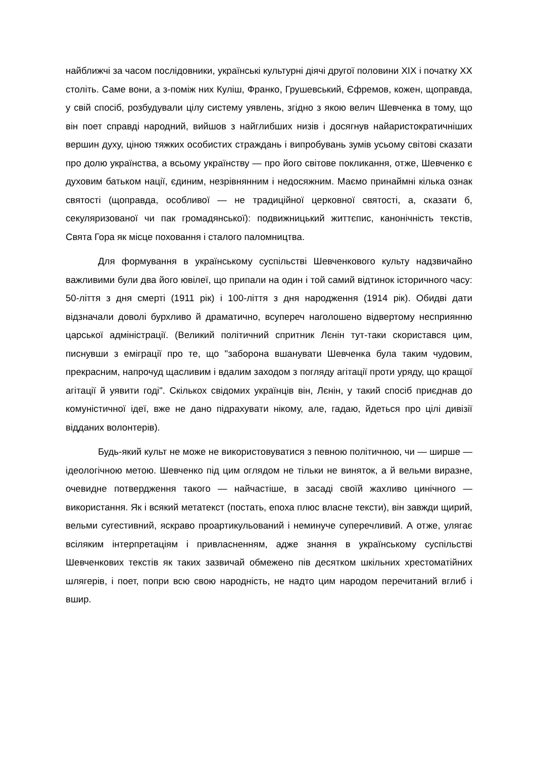найближчі за часом послідовники, українські культурні діячі другої половини XIX і початку XX століть. Саме вони, а з-поміж них Куліш, Франко, Грушевський, Єфремов, кожен, щоправда, у свій спосіб, розбудували цілу систему уявлень, згідно з якою велич Шевченка в тому, що він поет справді народний, вийшов з найглибших низів і досягнув найаристократичніших вершин духу, ціною тяжких особистих страждань і випробувань зумів усьому світові сказати про долю українства, а всьому українству — про його світове покликання, отже, Шевченко є духовим батьком нації, єдиним, незрівнянним і недосяжним. Маємо принаймні кілька ознак святості (щоправда, особливої — не традиційної церковної святості, а, сказати б, секуляризованої чи пак громадянської): подвижницький життєпис, канонічність текстів, Свята Гора як місце поховання і сталого паломництва.
Для формування в українському суспільстві Шевченкового культу надзвичайно важливими були два його ювілеї, що припали на один і той самий відтинок історичного часу: 50-ліття з дня смерті (1911 рік) і 100-ліття з дня народження (1914 рік). Обидві дати відзначали доволі бурхливо й драматично, всупереч наголошено відвертому несприянню царської адміністрації. (Великий політичний спритник Лєнін тут-таки скористався цим, писнувши з еміграції про те, що "заборона вшанувати Шевченка була таким чудовим, прекрасним, напрочуд щасливим і вдалим заходом з погляду агітації проти уряду, що кращої агітації й уявити годі". Скількох свідомих українців він, Лєнін, у такий спосіб приєднав до комуністичної ідеї, вже не дано підрахувати нікому, але, гадаю, йдеться про цілі дивізії відданих волонтерів).
Будь-який культ не може не використовуватися з певною політичною, чи — ширше — ідеологічною метою. Шевченко під цим оглядом не тільки не виняток, а й вельми виразне, очевидне потвердження такого — найчастіше, в засаді своїй жахливо цинічного — використання. Як і всякий метатекст (постать, епоха плюс власне тексти), він завжди щирий, вельми сугестивний, яскраво проартикульований і неминуче суперечливий. А отже, улягає всіляким інтерпретаціям і привласненням, адже знання в українському суспільстві Шевченкових текстів як таких зазвичай обмежено пів десятком шкільних хрестоматійних шлягерів, і поет, попри всю свою народність, не надто цим народом перечитаний вглиб і вшир.